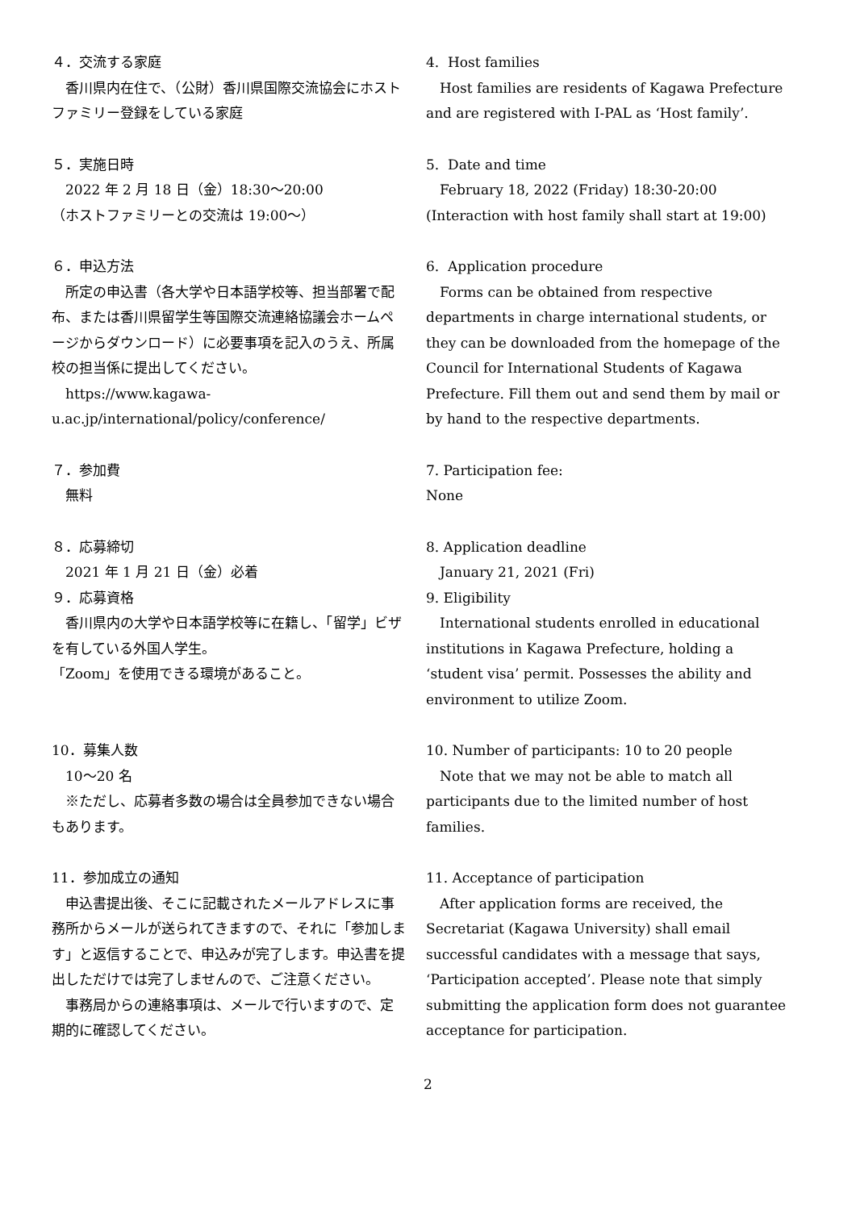４．交流する家庭
香川県内在住で、（公財）香川県国際交流協会にホストファミリー登録をしている家庭
５．実施日時
2022 年 2 月 18 日（金）18:30～20:00
（ホストファミリーとの交流は 19:00～）
６．申込方法
所定の申込書（各大学や日本語学校等、担当部署で配布、または香川県留学生等国際交流連絡協議会ホームページからダウンロード）に必要事項を記入のうえ、所属校の担当係に提出してください。
https://www.kagawa-u.ac.jp/international/policy/conference/
７．参加費
無料
８．応募締切
2021 年 1 月 21 日（金）必着
９．応募資格
香川県内の大学や日本語学校等に在籍し、「留学」ビザを有している外国人学生。
「Zoom」を使用できる環境があること。
10．募集人数
10～20 名
※ただし、応募者多数の場合は全員参加できない場合もあります。
11．参加成立の通知
申込書提出後、そこに記載されたメールアドレスに事務所からメールが送られてきますので、それに「参加します」と返信することで、申込みが完了します。申込書を提出しただけでは完了しませんので、ご注意ください。
事務局からの連絡事項は、メールで行いますので、定期的に確認してください。
4. Host families
Host families are residents of Kagawa Prefecture and are registered with I-PAL as ‘Host family’.
5. Date and time
February 18, 2022 (Friday) 18:30-20:00
(Interaction with host family shall start at 19:00)
6. Application procedure
Forms can be obtained from respective departments in charge international students, or they can be downloaded from the homepage of the Council for International Students of Kagawa Prefecture. Fill them out and send them by mail or by hand to the respective departments.
7. Participation fee:
None
8. Application deadline
January 21, 2021 (Fri)
9. Eligibility
International students enrolled in educational institutions in Kagawa Prefecture, holding a ‘student visa’ permit. Possesses the ability and environment to utilize Zoom.
10. Number of participants: 10 to 20 people
Note that we may not be able to match all participants due to the limited number of host families.
11. Acceptance of participation
After application forms are received, the Secretariat (Kagawa University) shall email successful candidates with a message that says, ‘Participation accepted’. Please note that simply submitting the application form does not guarantee acceptance for participation.
2